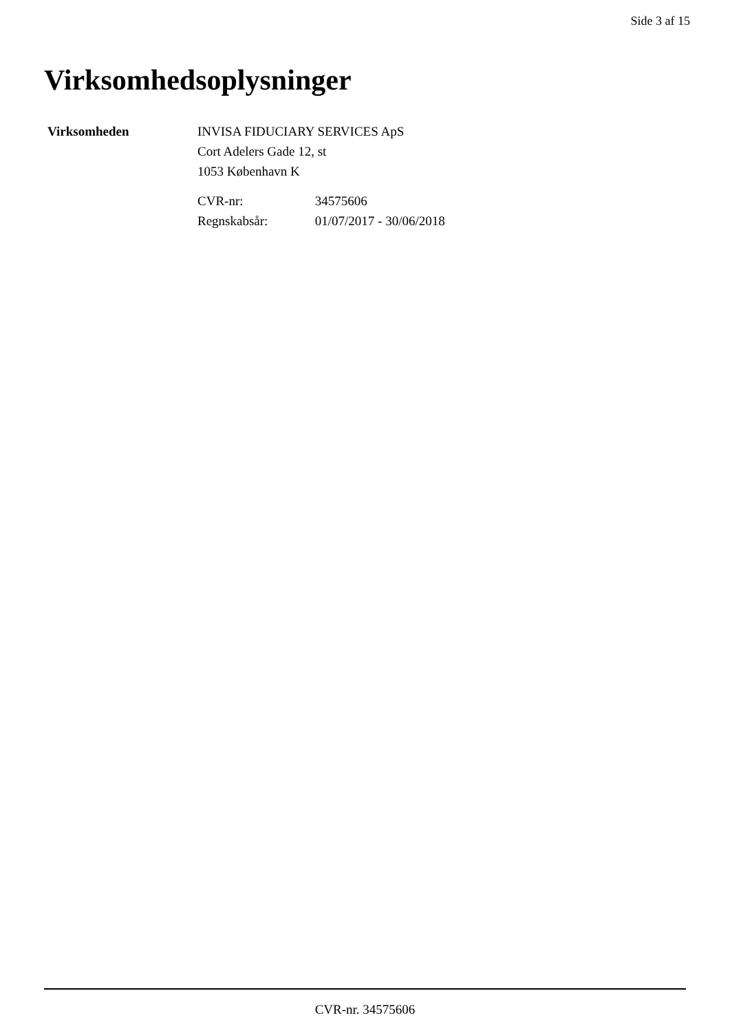Side 3 af 15
Virksomhedsoplysninger
Virksomheden INVISA FIDUCIARY SERVICES ApS
Cort Adelers Gade 12, st
1053 København K
CVR-nr: 34575606
Regnskabsår: 01/07/2017 - 30/06/2018
CVR-nr. 34575606